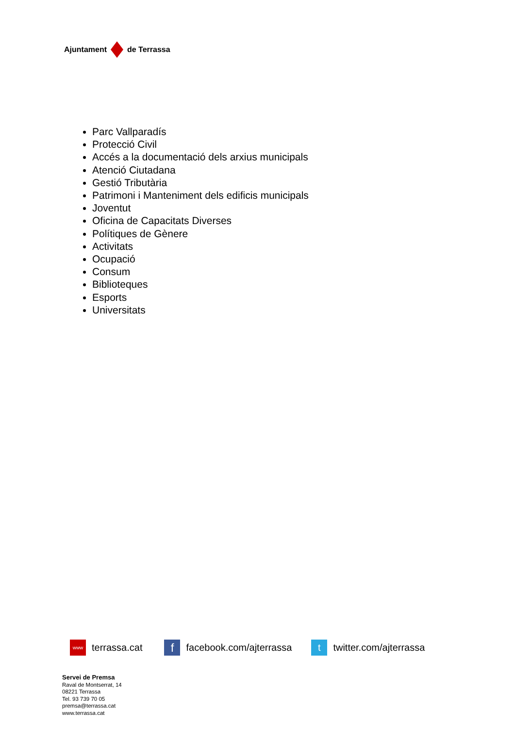Ajuntament de Terrassa
Parc Vallparadís
Protecció Civil
Accés a la documentació dels arxius municipals
Atenció Ciutadana
Gestió Tributària
Patrimoni i Manteniment dels edificis municipals
Joventut
Oficina de Capacitats Diverses
Polítiques de Gènere
Activitats
Ocupació
Consum
Biblioteques
Esports
Universitats
www terrassa.cat f facebook.com/ajterrassa t twitter.com/ajterrassa
Servei de Premsa
Raval de Montserrat, 14
08221 Terrassa
Tel. 93 739 70 05
premsa@terrassa.cat
www.terrassa.cat